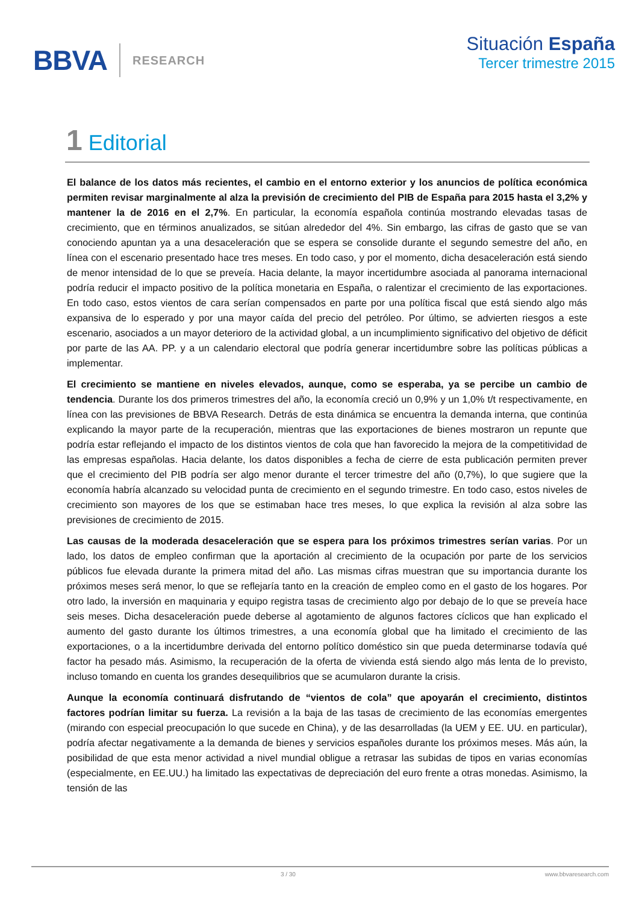BBVA
RESEARCH
Situación España
Tercer trimestre 2015
1 Editorial
El balance de los datos más recientes, el cambio en el entorno exterior y los anuncios de política económica permiten revisar marginalmente al alza la previsión de crecimiento del PIB de España para 2015 hasta el 3,2% y mantener la de 2016 en el 2,7%. En particular, la economía española continúa mostrando elevadas tasas de crecimiento, que en términos anualizados, se sitúan alrededor del 4%. Sin embargo, las cifras de gasto que se van conociendo apuntan ya a una desaceleración que se espera se consolide durante el segundo semestre del año, en línea con el escenario presentado hace tres meses. En todo caso, y por el momento, dicha desaceleración está siendo de menor intensidad de lo que se preveía. Hacia delante, la mayor incertidumbre asociada al panorama internacional podría reducir el impacto positivo de la política monetaria en España, o ralentizar el crecimiento de las exportaciones. En todo caso, estos vientos de cara serían compensados en parte por una política fiscal que está siendo algo más expansiva de lo esperado y por una mayor caída del precio del petróleo. Por último, se advierten riesgos a este escenario, asociados a un mayor deterioro de la actividad global, a un incumplimiento significativo del objetivo de déficit por parte de las AA. PP. y a un calendario electoral que podría generar incertidumbre sobre las políticas públicas a implementar.
El crecimiento se mantiene en niveles elevados, aunque, como se esperaba, ya se percibe un cambio de tendencia. Durante los dos primeros trimestres del año, la economía creció un 0,9% y un 1,0% t/t respectivamente, en línea con las previsiones de BBVA Research. Detrás de esta dinámica se encuentra la demanda interna, que continúa explicando la mayor parte de la recuperación, mientras que las exportaciones de bienes mostraron un repunte que podría estar reflejando el impacto de los distintos vientos de cola que han favorecido la mejora de la competitividad de las empresas españolas. Hacia delante, los datos disponibles a fecha de cierre de esta publicación permiten prever que el crecimiento del PIB podría ser algo menor durante el tercer trimestre del año (0,7%), lo que sugiere que la economía habría alcanzado su velocidad punta de crecimiento en el segundo trimestre. En todo caso, estos niveles de crecimiento son mayores de los que se estimaban hace tres meses, lo que explica la revisión al alza sobre las previsiones de crecimiento de 2015.
Las causas de la moderada desaceleración que se espera para los próximos trimestres serían varias. Por un lado, los datos de empleo confirman que la aportación al crecimiento de la ocupación por parte de los servicios públicos fue elevada durante la primera mitad del año. Las mismas cifras muestran que su importancia durante los próximos meses será menor, lo que se reflejaría tanto en la creación de empleo como en el gasto de los hogares. Por otro lado, la inversión en maquinaria y equipo registra tasas de crecimiento algo por debajo de lo que se preveía hace seis meses. Dicha desaceleración puede deberse al agotamiento de algunos factores cíclicos que han explicado el aumento del gasto durante los últimos trimestres, a una economía global que ha limitado el crecimiento de las exportaciones, o a la incertidumbre derivada del entorno político doméstico sin que pueda determinarse todavía qué factor ha pesado más. Asimismo, la recuperación de la oferta de vivienda está siendo algo más lenta de lo previsto, incluso tomando en cuenta los grandes desequilibrios que se acumularon durante la crisis.
Aunque la economía continuará disfrutando de “vientos de cola” que apoyarán el crecimiento, distintos factores podrían limitar su fuerza. La revisión a la baja de las tasas de crecimiento de las economías emergentes (mirando con especial preocupación lo que sucede en China), y de las desarrolladas (la UEM y EE. UU. en particular), podría afectar negativamente a la demanda de bienes y servicios españoles durante los próximos meses. Más aún, la posibilidad de que esta menor actividad a nivel mundial obligue a retrasar las subidas de tipos en varias economías (especialmente, en EE.UU.) ha limitado las expectativas de depreciación del euro frente a otras monedas. Asimismo, la tensión de las
3 / 30 www.bbvaresearch.com